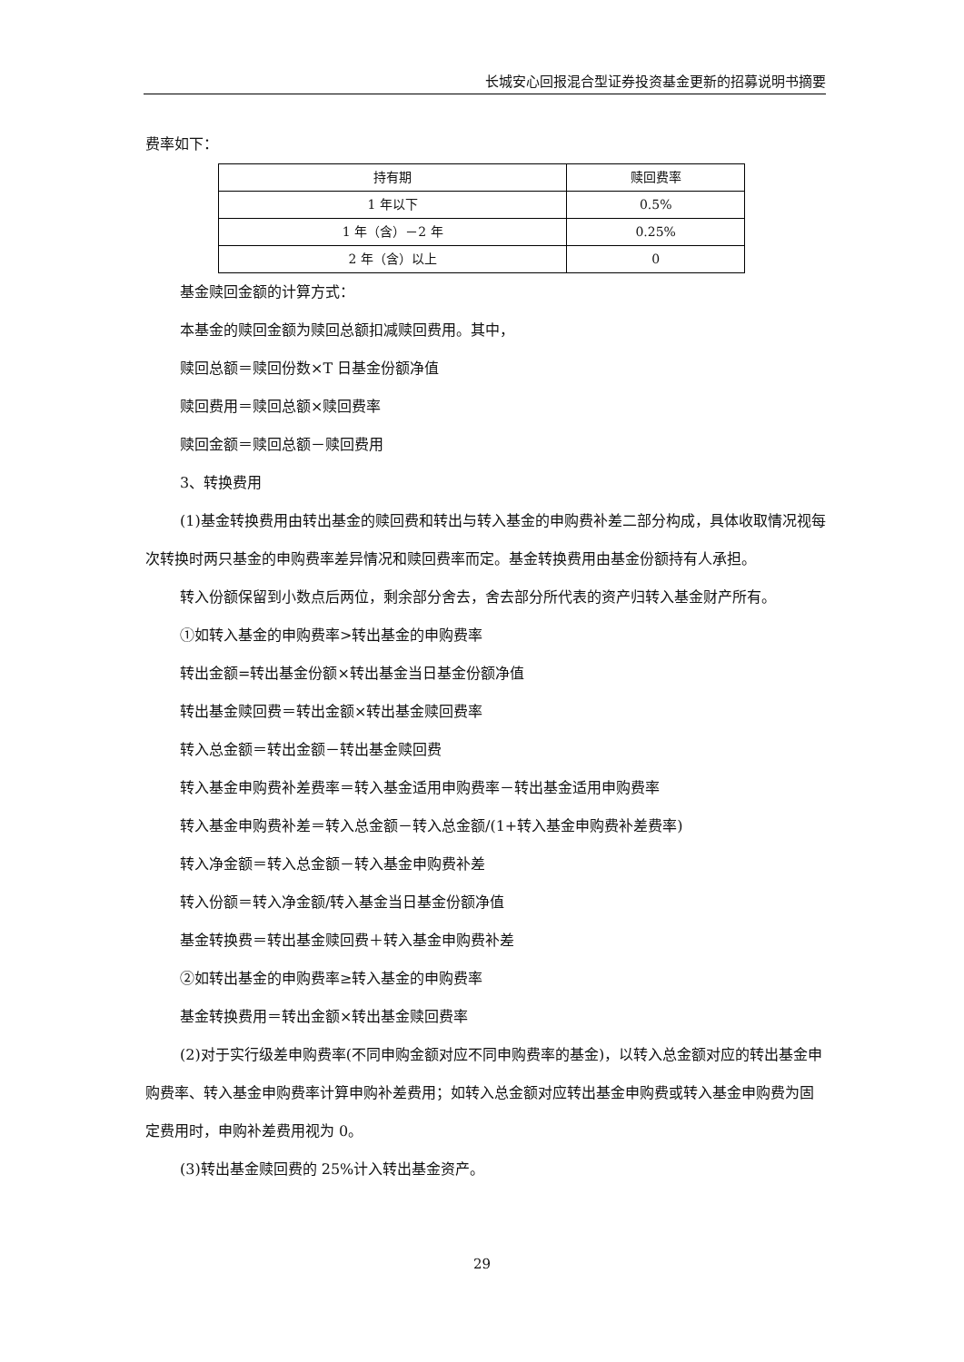长城安心回报混合型证券投资基金更新的招募说明书摘要
费率如下：
| 持有期 | 赎回费率 |
| --- | --- |
| 1 年以下 | 0.5% |
| 1 年（含）－2 年 | 0.25% |
| 2 年（含）以上 | 0 |
基金赎回金额的计算方式：
本基金的赎回金额为赎回总额扣减赎回费用。其中，
赎回总额＝赎回份数×T 日基金份额净值
赎回费用＝赎回总额×赎回费率
赎回金额＝赎回总额－赎回费用
3、转换费用
(1)基金转换费用由转出基金的赎回费和转出与转入基金的申购费补差二部分构成，具体收取情况视每次转换时两只基金的申购费率差异情况和赎回费率而定。基金转换费用由基金份额持有人承担。
转入份额保留到小数点后两位，剩余部分舍去，舍去部分所代表的资产归转入基金财产所有。
①如转入基金的申购费率>转出基金的申购费率
转出金额=转出基金份额×转出基金当日基金份额净值
转出基金赎回费＝转出金额×转出基金赎回费率
转入总金额＝转出金额－转出基金赎回费
转入基金申购费补差费率＝转入基金适用申购费率－转出基金适用申购费率
转入基金申购费补差＝转入总金额－转入总金额/(1+转入基金申购费补差费率)
转入净金额＝转入总金额－转入基金申购费补差
转入份额＝转入净金额/转入基金当日基金份额净值
基金转换费＝转出基金赎回费＋转入基金申购费补差
②如转出基金的申购费率≥转入基金的申购费率
基金转换费用＝转出金额×转出基金赎回费率
(2)对于实行级差申购费率(不同申购金额对应不同申购费率的基金)，以转入总金额对应的转出基金申购费率、转入基金申购费率计算申购补差费用；如转入总金额对应转出基金申购费或转入基金申购费为固定费用时，申购补差费用视为 0。
(3)转出基金赎回费的 25%计入转出基金资产。
29